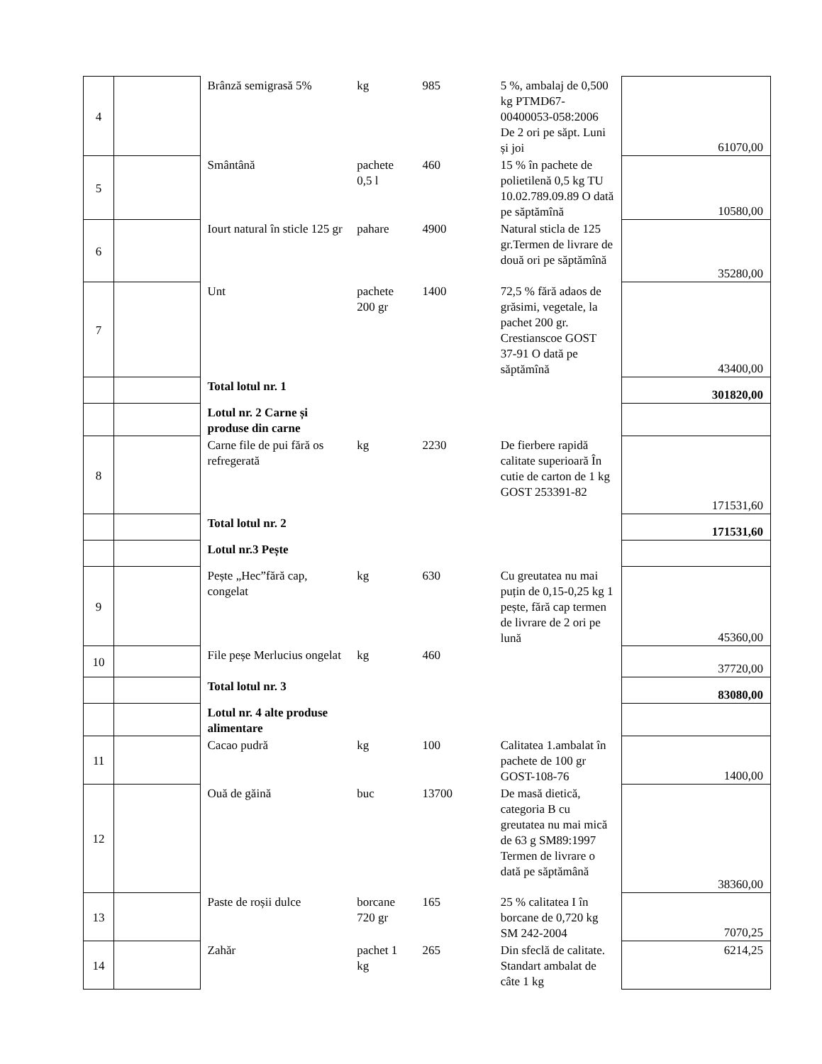| 4 | | Brânză semigrasă 5% | kg | 985 | 5 %, ambalaj de 0,500 kg PTMD67-00400053-058:2006 De 2 ori pe săpt. Luni și joi | 61070,00 |
| 5 | | Smântână | pachete 0,5 l | 460 | 15 % în pachete de polietilenă 0,5 kg TU 10.02.789.09.89 O dată pe săptămînă | 10580,00 |
| 6 | | Iourt natural în sticle 125 gr | pahare | 4900 | Natural sticla de 125 gr.Termen de livrare de două ori pe săptămînă | 35280,00 |
| 7 | | Unt | pachete 200 gr | 1400 | 72,5 % fără adaos de grăsimi, vegetale, la pachet 200 gr. Crestianscoe GOST 37-91 O dată pe săptămînă | 43400,00 |
| | | Total lotul nr. 1 | | | | 301820,00 |
| | | Lotul nr. 2 Carne și produse din carne | | | | |
| 8 | | Carne file de pui fără os refregerată | kg | 2230 | De fierbere rapidă calitate superioară În cutie de carton de 1 kg GOST 253391-82 | 171531,60 |
| | | Total lotul nr. 2 | | | | 171531,60 |
| | | Lotul nr.3 Pește | | | | |
| 9 | | Pește „Hec”fără cap, congelat | kg | 630 | Cu greutatea nu mai puțin de 0,15-0,25 kg 1 pește, fără cap termen de livrare de 2 ori pe lună | 45360,00 |
| 10 | | File peșe Merlucius ongelat | kg | 460 | | 37720,00 |
| | | Total lotul nr. 3 | | | | 83080,00 |
| | | Lotul nr. 4 alte produse alimentare | | | | |
| 11 | | Cacao pudră | kg | 100 | Calitatea 1.ambalat în pachete de 100 gr GOST-108-76 | 1400,00 |
| 12 | | Ouă de găină | buc | 13700 | De masă dietică, categoria B cu greutatea nu mai mică de 63 g SM89:1997 Termen de livrare o dată pe săptămână | 38360,00 |
| 13 | | Paste de roșii dulce | borcane 720 gr | 165 | 25 % calitatea I în borcane de 0,720 kg SM 242-2004 | 7070,25 |
| 14 | | Zahăr | pachet 1 kg | 265 | Din sfeclă de calitate. Standart ambalat de câte 1 kg | 6214,25 |